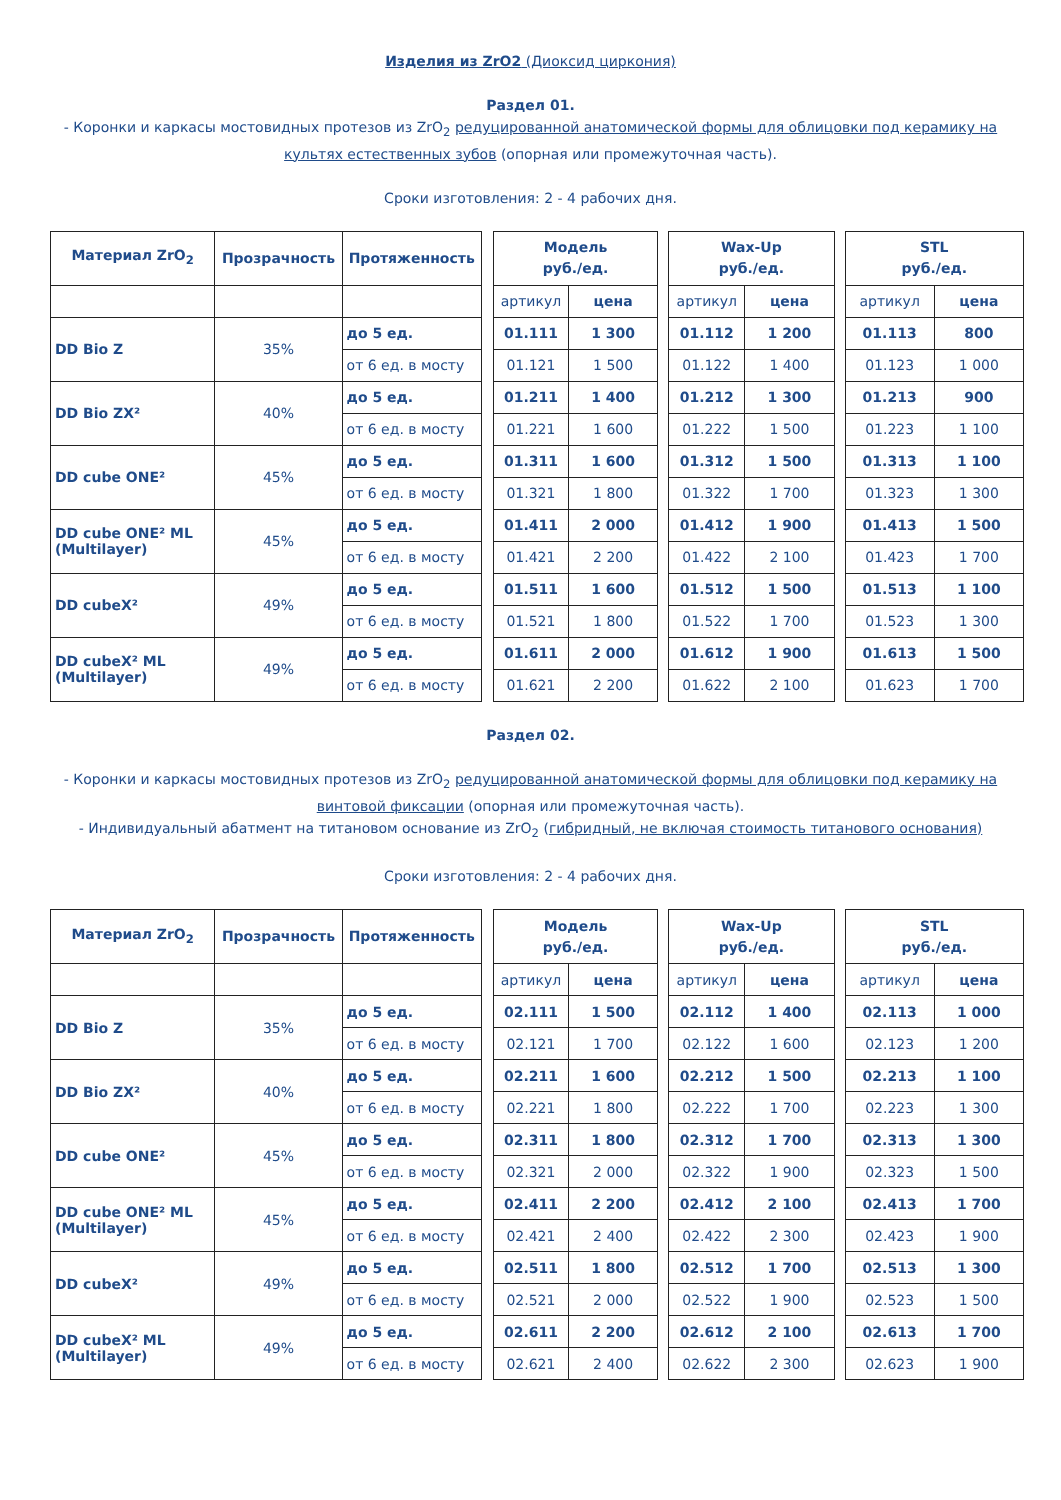Изделия из ZrO2 (Диоксид циркония)
Раздел 01.
- Коронки и каркасы мостовидных протезов из ZrO<sub>2</sub> редуцированной анатомической формы для облицовки под керамику на культях естественных зубов (опорная или промежуточная часть).
Сроки изготовления: 2 - 4 рабочих дня.
| Материал ZrO<sub>2</sub> | Прозрачность | Протяженность | | Модель руб./ед. | | | Wax-Up руб./ед. | | | STL руб./ед. | |
| | | | | артикул | цена | | артикул | цена | | артикул | цена |
| DD Bio Z | 35% | до 5 ед. | | 01.111 | 1 300 | | 01.112 | 1 200 | | 01.113 | 800 |
| | | от 6 ед. в мосту | | 01.121 | 1 500 | | 01.122 | 1 400 | | 01.123 | 1 000 |
| DD Bio ZX² | 40% | до 5 ед. | | 01.211 | 1 400 | | 01.212 | 1 300 | | 01.213 | 900 |
| | | от 6 ед. в мосту | | 01.221 | 1 600 | | 01.222 | 1 500 | | 01.223 | 1 100 |
| DD cube ONE² | 45% | до 5 ед. | | 01.311 | 1 600 | | 01.312 | 1 500 | | 01.313 | 1 100 |
| | | от 6 ед. в мосту | | 01.321 | 1 800 | | 01.322 | 1 700 | | 01.323 | 1 300 |
| DD cube ONE² ML (Multilayer) | 45% | до 5 ед. | | 01.411 | 2 000 | | 01.412 | 1 900 | | 01.413 | 1 500 |
| | | от 6 ед. в мосту | | 01.421 | 2 200 | | 01.422 | 2 100 | | 01.423 | 1 700 |
| DD cubeX² | 49% | до 5 ед. | | 01.511 | 1 600 | | 01.512 | 1 500 | | 01.513 | 1 100 |
| | | от 6 ед. в мосту | | 01.521 | 1 800 | | 01.522 | 1 700 | | 01.523 | 1 300 |
| DD cubeX² ML (Multilayer) | 49% | до 5 ед. | | 01.611 | 2 000 | | 01.612 | 1 900 | | 01.613 | 1 500 |
| | | от 6 ед. в мосту | | 01.621 | 2 200 | | 01.622 | 2 100 | | 01.623 | 1 700 |
Раздел 02.
- Коронки и каркасы мостовидных протезов из ZrO<sub>2</sub> редуцированной анатомической формы для облицовки под керамику на винтовой фиксации (опорная или промежуточная часть).
- Индивидуальный абатмент на титановом основание из ZrO<sub>2</sub> (гибридный, не включая стоимость титанового основания)
Сроки изготовления: 2 - 4 рабочих дня.
| Материал ZrO<sub>2</sub> | Прозрачность | Протяженность | | Модель руб./ед. | | | Wax-Up руб./ед. | | | STL руб./ед. | |
| | | | | артикул | цена | | артикул | цена | | артикул | цена |
| DD Bio Z | 35% | до 5 ед. | | 02.111 | 1 500 | | 02.112 | 1 400 | | 02.113 | 1 000 |
| | | от 6 ед. в мосту | | 02.121 | 1 700 | | 02.122 | 1 600 | | 02.123 | 1 200 |
| DD Bio ZX² | 40% | до 5 ед. | | 02.211 | 1 600 | | 02.212 | 1 500 | | 02.213 | 1 100 |
| | | от 6 ед. в мосту | | 02.221 | 1 800 | | 02.222 | 1 700 | | 02.223 | 1 300 |
| DD cube ONE² | 45% | до 5 ед. | | 02.311 | 1 800 | | 02.312 | 1 700 | | 02.313 | 1 300 |
| | | от 6 ед. в мосту | | 02.321 | 2 000 | | 02.322 | 1 900 | | 02.323 | 1 500 |
| DD cube ONE² ML (Multilayer) | 45% | до 5 ед. | | 02.411 | 2 200 | | 02.412 | 2 100 | | 02.413 | 1 700 |
| | | от 6 ед. в мосту | | 02.421 | 2 400 | | 02.422 | 2 300 | | 02.423 | 1 900 |
| DD cubeX² | 49% | до 5 ед. | | 02.511 | 1 800 | | 02.512 | 1 700 | | 02.513 | 1 300 |
| | | от 6 ед. в мосту | | 02.521 | 2 000 | | 02.522 | 1 900 | | 02.523 | 1 500 |
| DD cubeX² ML (Multilayer) | 49% | до 5 ед. | | 02.611 | 2 200 | | 02.612 | 2 100 | | 02.613 | 1 700 |
| | | от 6 ед. в мосту | | 02.621 | 2 400 | | 02.622 | 2 300 | | 02.623 | 1 900 |